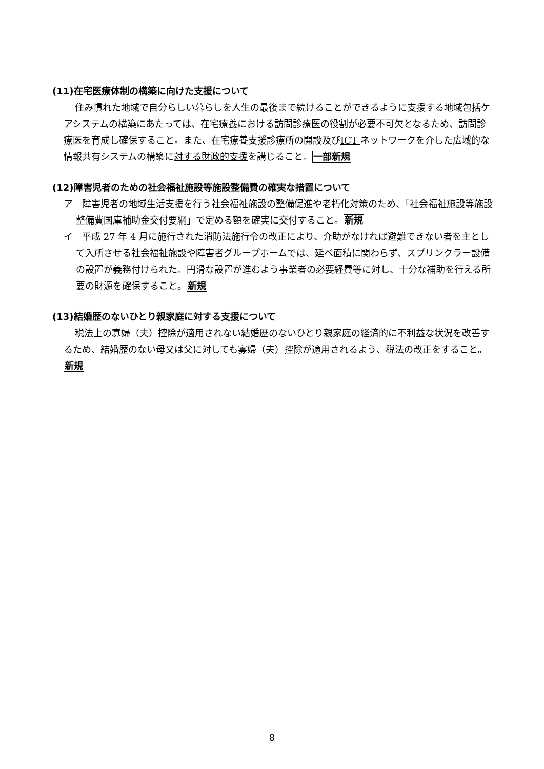(11)在宅医療体制の構築に向けた支援について
住み慣れた地域で自分らしい暮らしを人生の最後まで続けることができるように支援する地域包括ケアシステムの構築にあたっては、在宅療養における訪問診療医の役割が必要不可欠となるため、訪問診療医を育成し確保すること。また、在宅療養支援診療所の開設及びICT ネットワークを介した広域的な情報共有システムの構築に対する財政的支援を講じること。一部新規
(12)障害児者のための社会福祉施設等施設整備費の確実な措置について
ア　障害児者の地域生活支援を行う社会福祉施設の整備促進や老朽化対策のため、「社会福祉施設等施設整備費国庫補助金交付要綱」で定める額を確実に交付すること。新規
イ　平成 27 年 4 月に施行された消防法施行令の改正により、介助がなければ避難できない者を主として入所させる社会福祉施設や障害者グループホームでは、延べ面積に関わらず、スプリンクラー設備の設置が義務付けられた。円滑な設置が進むよう事業者の必要経費等に対し、十分な補助を行える所要の財源を確保すること。新規
(13)結婚歴のないひとり親家庭に対する支援について
税法上の寡婦（夫）控除が適用されない結婚歴のないひとり親家庭の経済的に不利益な状況を改善するため、結婚歴のない母又は父に対しても寡婦（夫）控除が適用されるよう、税法の改正をすること。新規
8